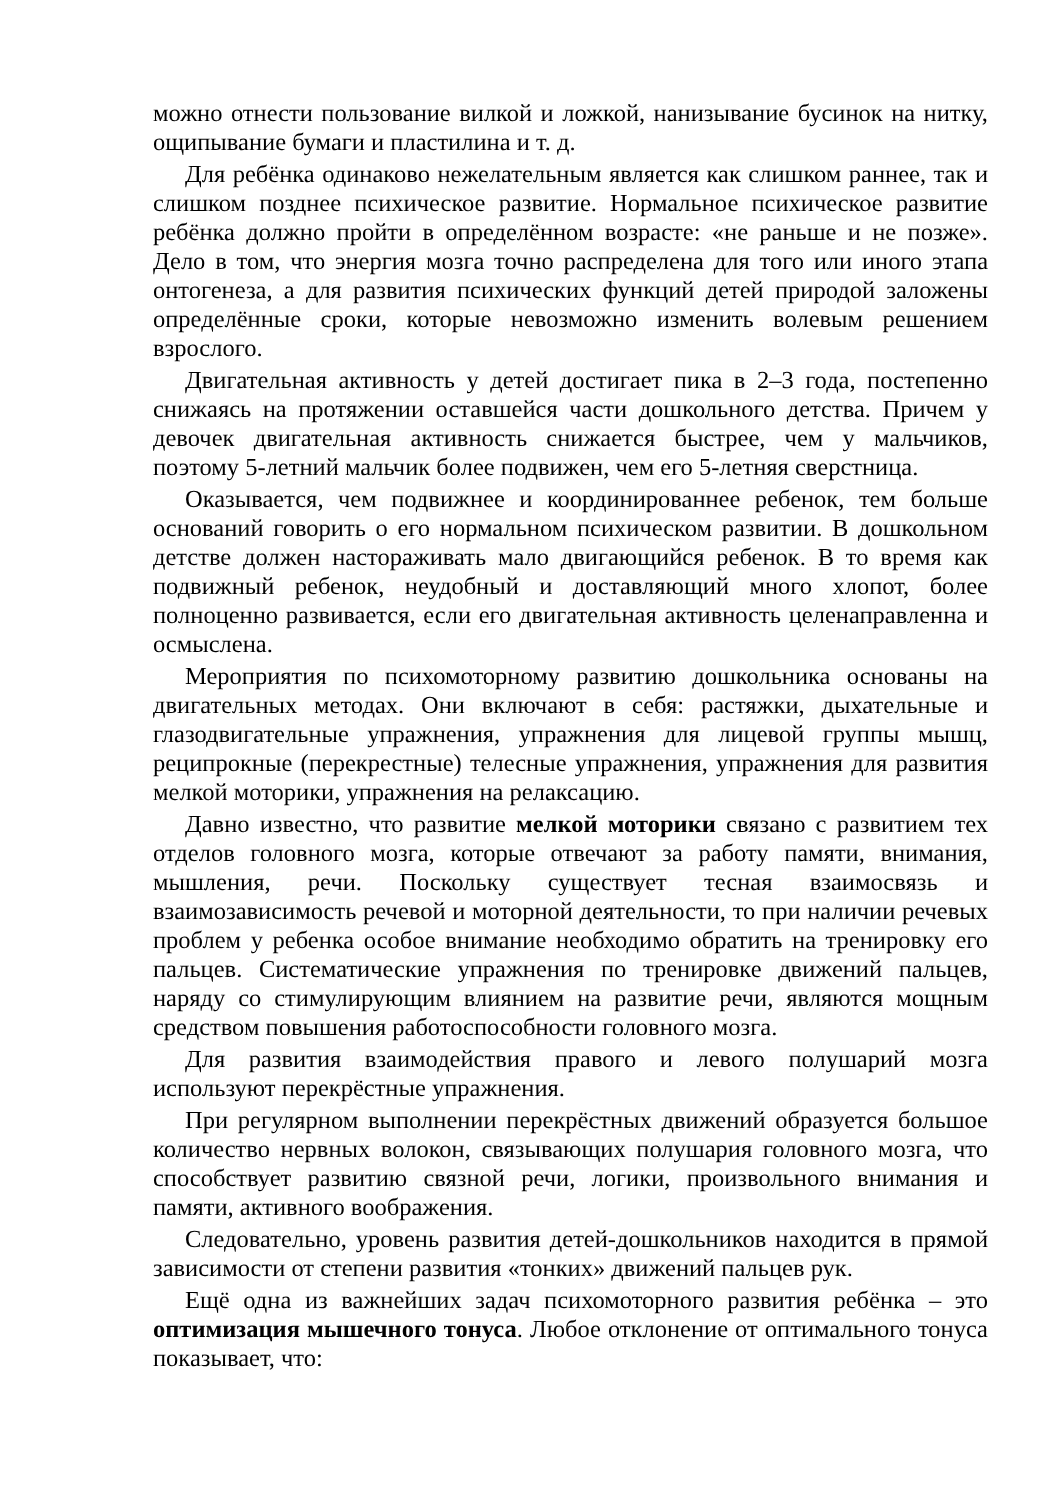можно отнести пользование вилкой и ложкой, нанизывание бусинок на нитку, ощипывание бумаги и пластилина и т. д.
Для ребёнка одинаково нежелательным является как слишком раннее, так и слишком позднее психическое развитие. Нормальное психическое развитие ребёнка должно пройти в определённом возрасте: «не раньше и не позже». Дело в том, что энергия мозга точно распределена для того или иного этапа онтогенеза, а для развития психических функций детей природой заложены определённые сроки, которые невозможно изменить волевым решением взрослого.
Двигательная активность у детей достигает пика в 2–3 года, постепенно снижаясь на протяжении оставшейся части дошкольного детства. Причем у девочек двигательная активность снижается быстрее, чем у мальчиков, поэтому 5-летний мальчик более подвижен, чем его 5-летняя сверстница.
Оказывается, чем подвижнее и координированнее ребенок, тем больше оснований говорить о его нормальном психическом развитии. В дошкольном детстве должен настораживать мало двигающийся ребенок. В то время как подвижный ребенок, неудобный и доставляющий много хлопот, более полноценно развивается, если его двигательная активность целенаправленна и осмыслена.
Мероприятия по психомоторному развитию дошкольника основаны на двигательных методах. Они включают в себя: растяжки, дыхательные и глазодвигательные упражнения, упражнения для лицевой группы мышц, реципрокные (перекрестные) телесные упражнения, упражнения для развития мелкой моторики, упражнения на релаксацию.
Давно известно, что развитие мелкой моторики связано с развитием тех отделов головного мозга, которые отвечают за работу памяти, внимания, мышления, речи. Поскольку существует тесная взаимосвязь и взаимозависимость речевой и моторной деятельности, то при наличии речевых проблем у ребенка особое внимание необходимо обратить на тренировку его пальцев. Систематические упражнения по тренировке движений пальцев, наряду со стимулирующим влиянием на развитие речи, являются мощным средством повышения работоспособности головного мозга.
Для развития взаимодействия правого и левого полушарий мозга используют перекрёстные упражнения.
При регулярном выполнении перекрёстных движений образуется большое количество нервных волокон, связывающих полушария головного мозга, что способствует развитию связной речи, логики, произвольного внимания и памяти, активного воображения.
Следовательно, уровень развития детей-дошкольников находится в прямой зависимости от степени развития «тонких» движений пальцев рук.
Ещё одна из важнейших задач психомоторного развития ребёнка – это оптимизация мышечного тонуса. Любое отклонение от оптимального тонуса показывает, что: